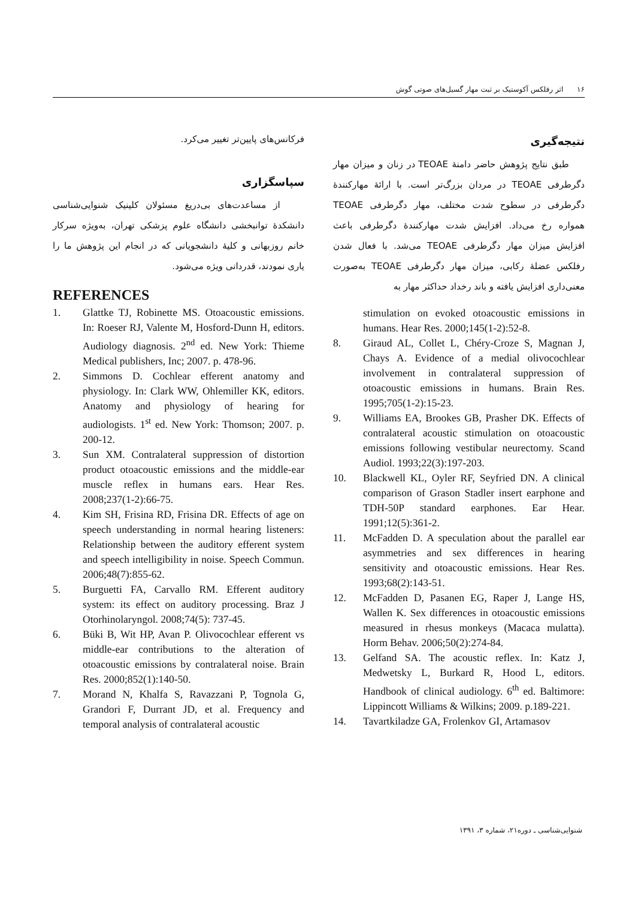۱۶ اثر رفلکس آکوستیک بر ثبت مهار گسیل‌های صوتی گوش
نتیجه‌گیری
طبق نتایج پژوهش حاضر دامنهٔ TEOAE در زنان و میزان مهار دگرطرفی TEOAE در مردان بزرگ‌تر است. با ارائهٔ مهارکنندهٔ دگرطرفی در سطوح شدت مختلف، مهار دگرطرفی TEOAE همواره رخ می‌داد. افزایش شدت مهارکنندهٔ دگرطرفی باعث افزایش میزان مهار دگرطرفی TEOAE می‌شد. با فعال شدن رفلکس عضلهٔ رکابی، میزان مهار دگرطرفی TEOAE به‌صورت معنی‌داری افزایش یافته و باند رخداد حداکثر مهار به
فرکانس‌های پایین‌تر تغییر می‌کرد.
سپاسگزاری
از مساعدت‌های بی‌دریغ مسئولان کلینیک شنوایی‌شناسی دانشکدهٔ توانبخشی دانشگاه علوم پزشکی تهران، به‌ویژه سرکار خانم روزبهانی و کلیهٔ دانشجویانی که در انجام این پژوهش ما را یاری نمودند، قدردانی ویژه می‌شود.
REFERENCES
1. Glattke TJ, Robinette MS. Otoacoustic emissions. In: Roeser RJ, Valente M, Hosford-Dunn H, editors. Audiology diagnosis. 2<sup>nd</sup> ed. New York: Thieme Medical publishers, Inc; 2007. p. 478-96.
2. Simmons D. Cochlear efferent anatomy and physiology. In: Clark WW, Ohlemiller KK, editors. Anatomy and physiology of hearing for audiologists. 1<sup>st</sup> ed. New York: Thomson; 2007. p. 200-12.
3. Sun XM. Contralateral suppression of distortion product otoacoustic emissions and the middle-ear muscle reflex in humans ears. Hear Res. 2008;237(1-2):66-75.
4. Kim SH, Frisina RD, Frisina DR. Effects of age on speech understanding in normal hearing listeners: Relationship between the auditory efferent system and speech intelligibility in noise. Speech Commun. 2006;48(7):855-62.
5. Burguetti FA, Carvallo RM. Efferent auditory system: its effect on auditory processing. Braz J Otorhinolaryngol. 2008;74(5): 737-45.
6. Büki B, Wit HP, Avan P. Olivocochlear efferent vs middle-ear contributions to the alteration of otoacoustic emissions by contralateral noise. Brain Res. 2000;852(1):140-50.
7. Morand N, Khalfa S, Ravazzani P, Tognola G, Grandori F, Durrant JD, et al. Frequency and temporal analysis of contralateral acoustic
stimulation on evoked otoacoustic emissions in humans. Hear Res. 2000;145(1-2):52-8.
8. Giraud AL, Collet L, Chéry-Croze S, Magnan J, Chays A. Evidence of a medial olivocochlear involvement in contralateral suppression of otoacoustic emissions in humans. Brain Res. 1995;705(1-2):15-23.
9. Williams EA, Brookes GB, Prasher DK. Effects of contralateral acoustic stimulation on otoacoustic emissions following vestibular neurectomy. Scand Audiol. 1993;22(3):197-203.
10. Blackwell KL, Oyler RF, Seyfried DN. A clinical comparison of Grason Stadler insert earphone and TDH-50P standard earphones. Ear Hear. 1991;12(5):361-2.
11. McFadden D. A speculation about the parallel ear asymmetries and sex differences in hearing sensitivity and otoacoustic emissions. Hear Res. 1993;68(2):143-51.
12. McFadden D, Pasanen EG, Raper J, Lange HS, Wallen K. Sex differences in otoacoustic emissions measured in rhesus monkeys (Macaca mulatta). Horm Behav. 2006;50(2):274-84.
13. Gelfand SA. The acoustic reflex. In: Katz J, Medwetsky L, Burkard R, Hood L, editors. Handbook of clinical audiology. 6<sup>th</sup> ed. Baltimore: Lippincott Williams & Wilkins; 2009. p.189-221.
14. Tavartkiladze GA, Frolenkov GI, Artamasov
شنوایی‌شناسی ـ دوره۲۱، شماره ۳، ۱۳۹۱